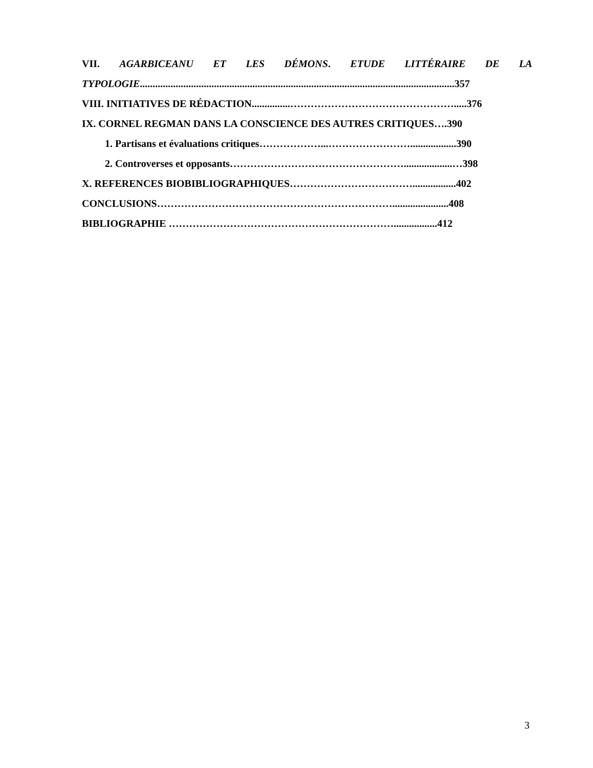VII. AGARBICEANU ET LES DÉMONS. ETUDE LITTÉRAIRE DE LA
TYPOLOGIE...........................................................................................................................357
VIII. INITIATIVES DE RÉDACTION...............………………………………………….....376
IX. CORNEL REGMAN DANS LA CONSCIENCE DES AUTRES CRITIQUES….390
1. Partisans et évaluations critiques………………...……………………..................390
2. Controverses et opposants……………………………………………...................…398
X. REFERENCES BIOBIBLIOGRAPHIQUES……………………………….................402
CONCLUSIONS……………………………………………………………......................408
BIBLIOGRAPHIE ………………………………………………………….................412
3